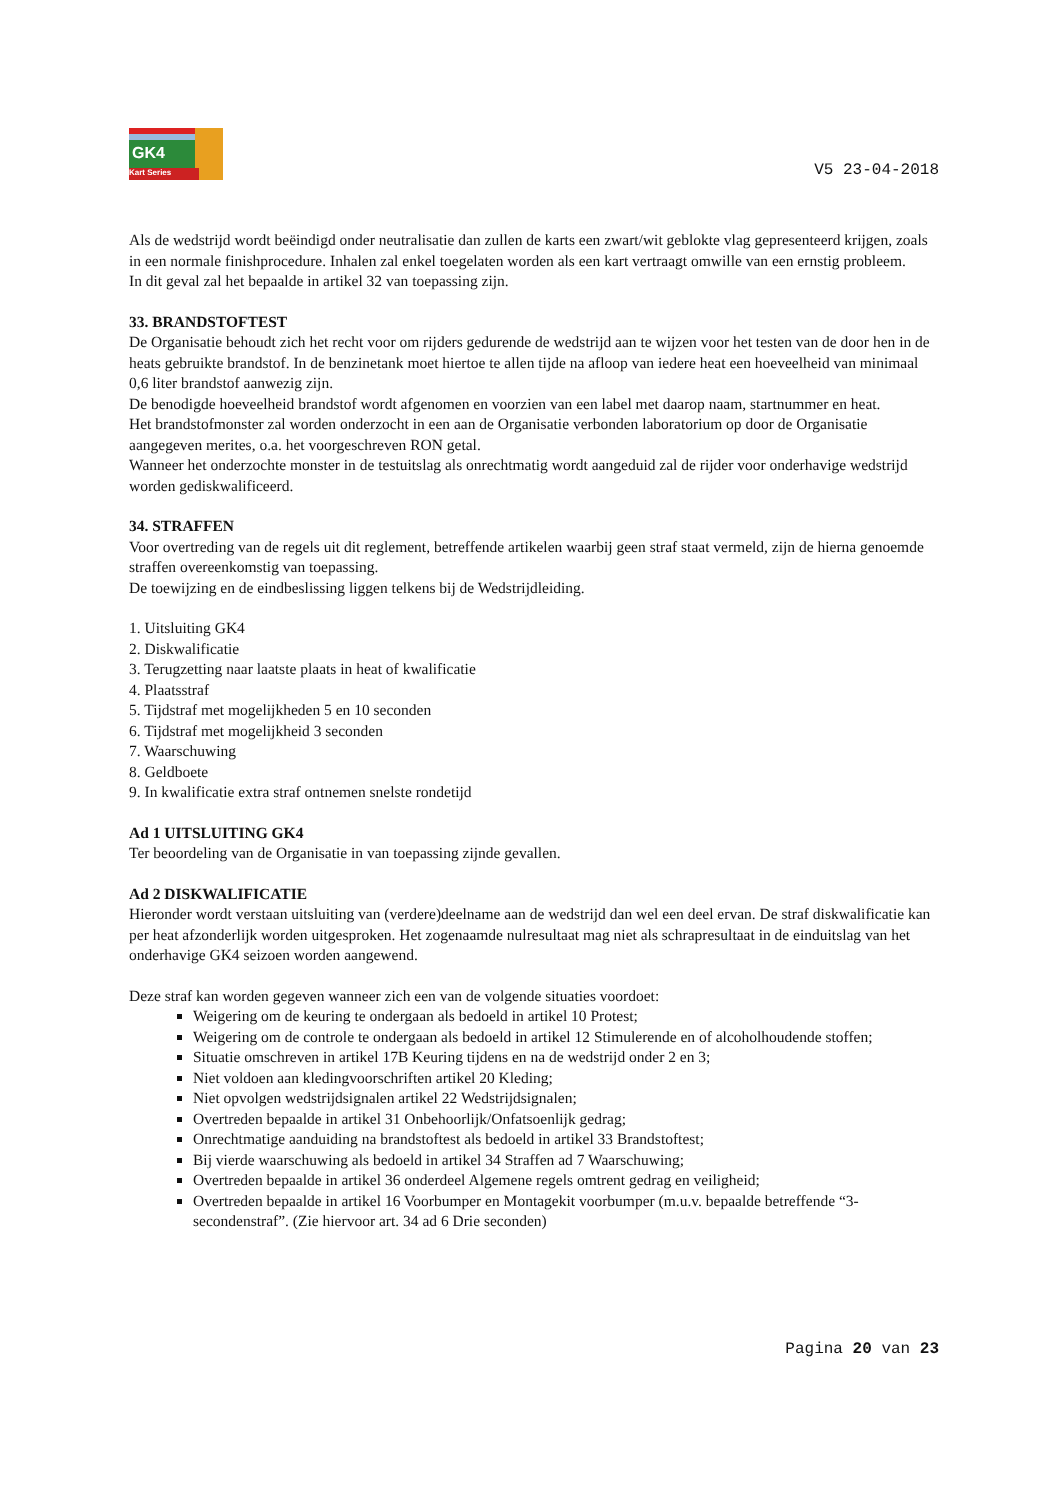GK4
Kart Series
V5 23-04-2018
Als de wedstrijd wordt beëindigd onder neutralisatie dan zullen de karts een zwart/wit geblokte vlag gepresenteerd krijgen, zoals in een normale finishprocedure. Inhalen zal enkel toegelaten worden als een kart vertraagt omwille van een ernstig probleem.
In dit geval zal het bepaalde in artikel 32 van toepassing zijn.
33. BRANDSTOFTEST
De Organisatie behoudt zich het recht voor om rijders gedurende de wedstrijd aan te wijzen voor het testen van de door hen in de heats gebruikte brandstof. In de benzinetank moet hiertoe te allen tijde na afloop van iedere heat een hoeveelheid van minimaal 0,6 liter brandstof aanwezig zijn.
De benodigde hoeveelheid brandstof wordt afgenomen en voorzien van een label met daarop naam, startnummer en heat.
Het brandstofmonster zal worden onderzocht in een aan de Organisatie verbonden laboratorium op door de Organisatie aangegeven merites, o.a. het voorgeschreven RON getal.
Wanneer het onderzochte monster in de testuitslag als onrechtmatig wordt aangeduid zal de rijder voor onderhavige wedstrijd worden gediskwalificeerd.
34. STRAFFEN
Voor overtreding van de regels uit dit reglement, betreffende artikelen waarbij geen straf staat vermeld, zijn de hierna genoemde straffen overeenkomstig van toepassing.
De toewijzing en de eindbeslissing liggen telkens bij de Wedstrijdleiding.
1. Uitsluiting GK4
2. Diskwalificatie
3. Terugzetting naar laatste plaats in heat of kwalificatie
4. Plaatsstraf
5. Tijdstraf met mogelijkheden 5 en 10 seconden
6. Tijdstraf met mogelijkheid 3 seconden
7. Waarschuwing
8. Geldboete
9. In kwalificatie extra straf ontnemen snelste rondetijd
Ad 1 UITSLUITING GK4
Ter beoordeling van de Organisatie in van toepassing zijnde gevallen.
Ad 2 DISKWALIFICATIE
Hieronder wordt verstaan uitsluiting van (verdere)deelname aan de wedstrijd dan wel een deel ervan. De straf diskwalificatie kan per heat afzonderlijk worden uitgesproken. Het zogenaamde nulresultaat mag niet als schrapresultaat in de einduitslag van het onderhavige GK4 seizoen worden aangewend.
Deze straf kan worden gegeven wanneer zich een van de volgende situaties voordoet:
Weigering om de keuring te ondergaan als bedoeld in artikel 10 Protest;
Weigering om de controle te ondergaan als bedoeld in artikel 12 Stimulerende en of alcoholhoudende stoffen;
Situatie omschreven in artikel 17B Keuring tijdens en na de wedstrijd onder 2 en 3;
Niet voldoen aan kledingvoorschriften artikel 20 Kleding;
Niet opvolgen wedstrijdsignalen artikel 22 Wedstrijdsignalen;
Overtreden bepaalde in artikel 31 Onbehoorlijk/Onfatsoenlijk gedrag;
Onrechtmatige aanduiding na brandstoftest als bedoeld in artikel 33 Brandstoftest;
Bij vierde waarschuwing als bedoeld in artikel 34 Straffen ad 7 Waarschuwing;
Overtreden bepaalde in artikel 36 onderdeel Algemene regels omtrent gedrag en veiligheid;
Overtreden bepaalde in artikel 16 Voorbumper en Montagekit voorbumper (m.u.v. bepaalde betreffende “3-secondenstraf”. (Zie hiervoor art. 34 ad 6 Drie seconden)
Pagina 20 van 23